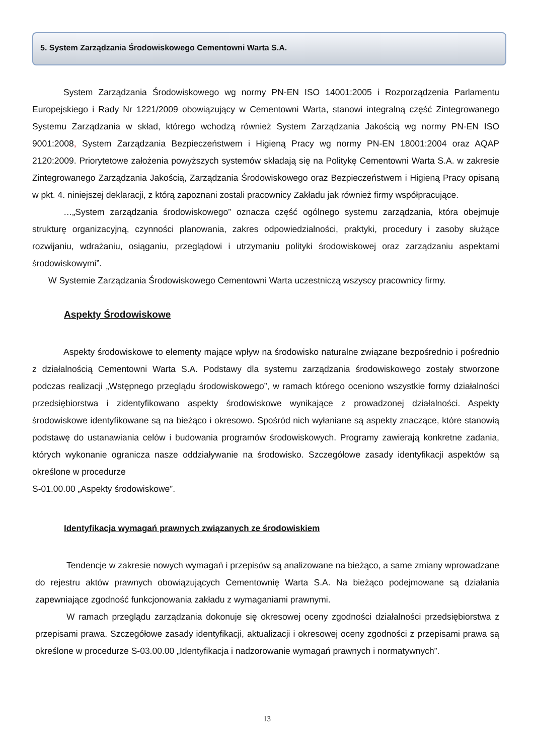5. System Zarządzania Środowiskowego Cementowni Warta S.A.
System Zarządzania Środowiskowego wg normy PN-EN ISO 14001:2005 i Rozporządzenia Parlamentu Europejskiego i Rady Nr 1221/2009 obowiązujący w Cementowni Warta, stanowi integralną część Zintegrowanego Systemu Zarządzania w skład, którego wchodzą również System Zarządzania Jakością wg normy PN-EN ISO 9001:2008, System Zarządzania Bezpieczeństwem i Higieną Pracy wg normy PN-EN 18001:2004 oraz AQAP 2120:2009. Priorytetowe założenia powyższych systemów składają się na Politykę Cementowni Warta S.A. w zakresie Zintegrowanego Zarządzania Jakością, Zarządzania Środowiskowego oraz Bezpieczeństwem i Higieną Pracy opisaną w pkt. 4. niniejszej deklaracji, z którą zapoznani zostali pracownicy Zakładu jak również firmy współpracujące.
…„System zarządzania środowiskowego” oznacza część ogólnego systemu zarządzania, która obejmuje strukturę organizacyjną, czynności planowania, zakres odpowiedzialności, praktyki, procedury i zasoby służące rozwijaniu, wdrażaniu, osiąganiu, przeglądowi i utrzymaniu polityki środowiskowej oraz zarządzaniu aspektami środowiskowymi”.
W Systemie Zarządzania Środowiskowego Cementowni Warta uczestniczą wszyscy pracownicy firmy.
Aspekty Środowiskowe
Aspekty środowiskowe to elementy mające wpływ na środowisko naturalne związane bezpośrednio i pośrednio z działalnością Cementowni Warta S.A. Podstawy dla systemu zarządzania środowiskowego zostały stworzone podczas realizacji „Wstępnego przeglądu środowiskowego”, w ramach którego oceniono wszystkie formy działalności przedsiębiorstwa i zidentyfikowano aspekty środowiskowe wynikające z prowadzonej działalności. Aspekty środowiskowe identyfikowane są na bieżąco i okresowo. Spośród nich wyłaniane są aspekty znaczące, które stanowią podstawę do ustanawiania celów i budowania programów środowiskowych. Programy zawierają konkretne zadania, których wykonanie ogranicza nasze oddziaływanie na środowisko. Szczegółowe zasady identyfikacji aspektów są określone w procedurze
S-01.00.00 „Aspekty środowiskowe”.
Identyfikacja wymagań prawnych związanych ze środowiskiem
Tendencje w zakresie nowych wymagań i przepisów są analizowane na bieżąco, a same zmiany wprowadzane do rejestru aktów prawnych obowiązujących Cementownię Warta S.A. Na bieżąco podejmowane są działania zapewniające zgodność funkcjonowania zakładu z wymaganiami prawnymi.
W ramach przeglądu zarządzania dokonuje się okresowej oceny zgodności działalności przedsiębiorstwa z przepisami prawa. Szczegółowe zasady identyfikacji, aktualizacji i okresowej oceny zgodności z przepisami prawa są określone w procedurze S-03.00.00 „Identyfikacja i nadzorowanie wymagań prawnych i normatywnych”.
13